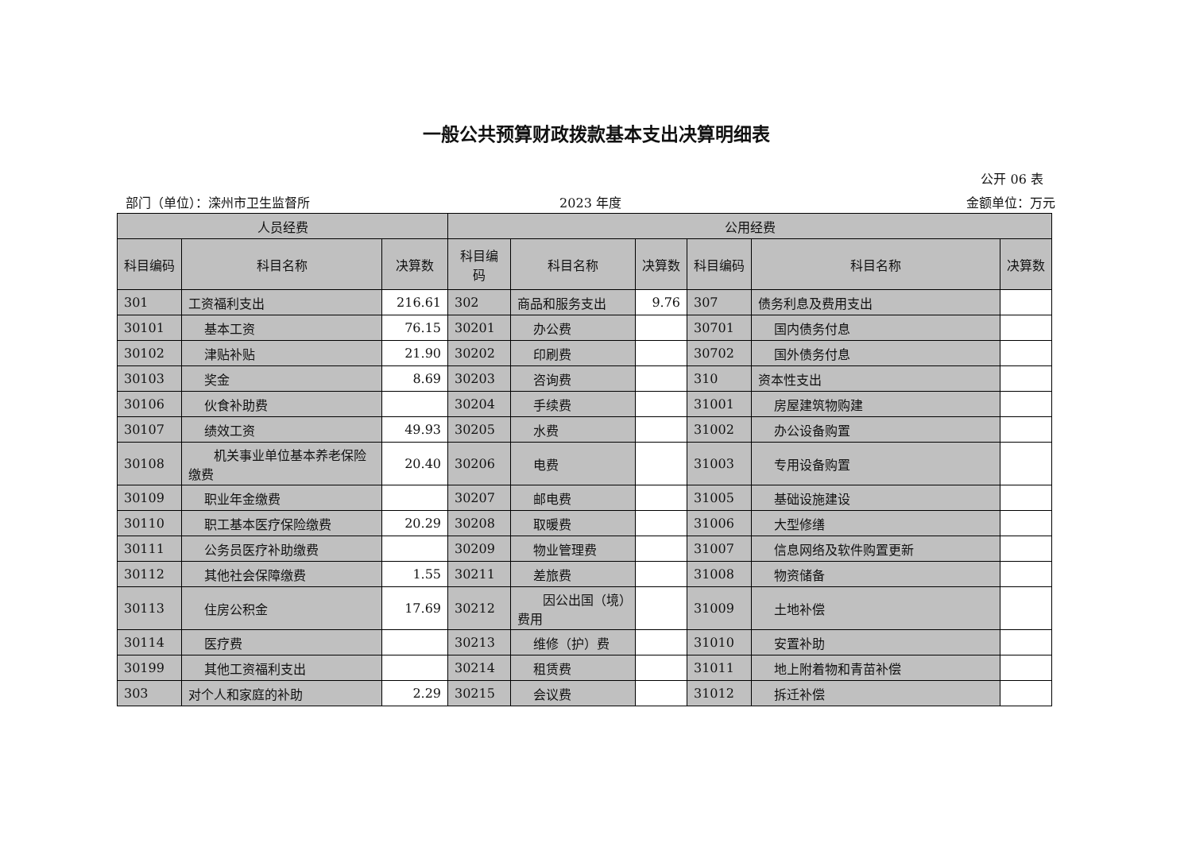一般公共预算财政拨款基本支出决算明细表
公开 06 表
部门（单位）：滦州市卫生监督所 2023 年度 金额单位：万元
| 人员经费 | | | 公用经费 | | | | | |
| --- | --- | --- | --- | --- | --- | --- | --- | --- |
| 科目编码 | 科目名称 | 决算数 | 科目编码 | 科目名称 | 决算数 | 科目编码 | 科目名称 | 决算数 |
| 301 | 工资福利支出 | 216.61 | 302 | 商品和服务支出 | 9.76 | 307 | 债务利息及费用支出 | |
| 30101 | 基本工资 | 76.15 | 30201 | 办公费 | | 30701 | 国内债务付息 | |
| 30102 | 津贴补贴 | 21.90 | 30202 | 印刷费 | | 30702 | 国外债务付息 | |
| 30103 | 奖金 | 8.69 | 30203 | 咨询费 | | 310 | 资本性支出 | |
| 30106 | 伙食补助费 | | 30204 | 手续费 | | 31001 | 房屋建筑物购建 | |
| 30107 | 绩效工资 | 49.93 | 30205 | 水费 | | 31002 | 办公设备购置 | |
| 30108 | 机关事业单位基本养老保险缴费 | 20.40 | 30206 | 电费 | | 31003 | 专用设备购置 | |
| 30109 | 职业年金缴费 | | 30207 | 邮电费 | | 31005 | 基础设施建设 | |
| 30110 | 职工基本医疗保险缴费 | 20.29 | 30208 | 取暖费 | | 31006 | 大型修缮 | |
| 30111 | 公务员医疗补助缴费 | | 30209 | 物业管理费 | | 31007 | 信息网络及软件购置更新 | |
| 30112 | 其他社会保障缴费 | 1.55 | 30211 | 差旅费 | | 31008 | 物资储备 | |
| 30113 | 住房公积金 | 17.69 | 30212 | 因公出国（境）费用 | | 31009 | 土地补偿 | |
| 30114 | 医疗费 | | 30213 | 维修（护）费 | | 31010 | 安置补助 | |
| 30199 | 其他工资福利支出 | | 30214 | 租赁费 | | 31011 | 地上附着物和青苗补偿 | |
| 303 | 对个人和家庭的补助 | 2.29 | 30215 | 会议费 | | 31012 | 拆迁补偿 | |